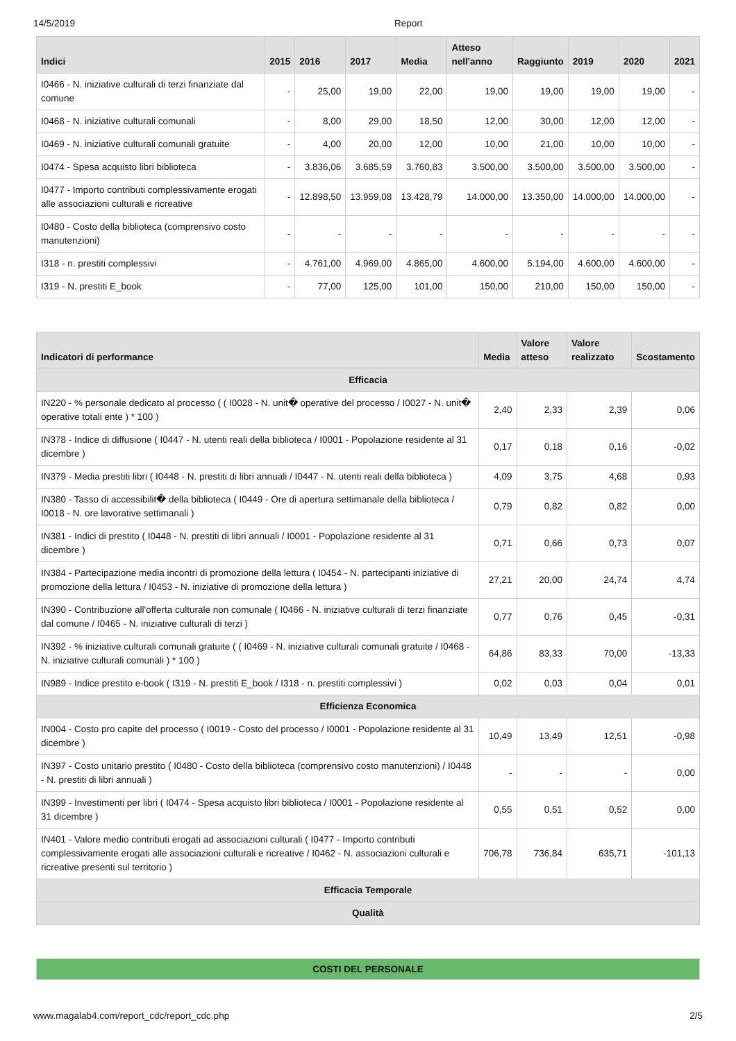14/5/2019 Report
| Indici | 2015 | 2016 | 2017 | Media | Atteso nell'anno | Raggiunto | 2019 | 2020 | 2021 |
| --- | --- | --- | --- | --- | --- | --- | --- | --- | --- |
| I0466 - N. iniziative culturali di terzi finanziate dal comune | - | 25,00 | 19,00 | 22,00 | 19,00 | 19,00 | 19,00 | 19,00 | - |
| I0468 - N. iniziative culturali comunali | - | 8,00 | 29,00 | 18,50 | 12,00 | 30,00 | 12,00 | 12,00 | - |
| I0469 - N. iniziative culturali comunali gratuite | - | 4,00 | 20,00 | 12,00 | 10,00 | 21,00 | 10,00 | 10,00 | - |
| I0474 - Spesa acquisto libri biblioteca | - | 3.836,06 | 3.685,59 | 3.760,83 | 3.500,00 | 3.500,00 | 3.500,00 | 3.500,00 | - |
| I0477 - Importo contributi complessivamente erogati alle associazioni culturali e ricreative | - | 12.898,50 | 13.959,08 | 13.428,79 | 14.000,00 | 13.350,00 | 14.000,00 | 14.000,00 | - |
| I0480 - Costo della biblioteca (comprensivo costo manutenzioni) | - | - | - | - | - | - | - | - | - |
| I318 - n. prestiti complessivi | - | 4.761,00 | 4.969,00 | 4.865,00 | 4.600,00 | 5.194,00 | 4.600,00 | 4.600,00 | - |
| I319 - N. prestiti E_book | - | 77,00 | 125,00 | 101,00 | 150,00 | 210,00 | 150,00 | 150,00 | - |
| Indicatori di performance | Media | Valore atteso | Valore realizzato | Scostamento |
| --- | --- | --- | --- | --- |
| Efficacia | | | | |
| IN220 - % personale dedicato al processo ( ( I0028 - N. unit� operative del processo / I0027 - N. unit� operative totali ente ) * 100 ) | 2,40 | 2,33 | 2,39 | 0,06 |
| IN378 - Indice di diffusione ( I0447 - N. utenti reali della biblioteca / I0001 - Popolazione residente al 31 dicembre ) | 0,17 | 0,18 | 0,16 | -0,02 |
| IN379 - Media prestiti libri ( I0448 - N. prestiti di libri annuali / I0447 - N. utenti reali della biblioteca ) | 4,09 | 3,75 | 4,68 | 0,93 |
| IN380 - Tasso di accessibilit� della biblioteca ( I0449 - Ore di apertura settimanale della biblioteca / I0018 - N. ore lavorative settimanali ) | 0,79 | 0,82 | 0,82 | 0,00 |
| IN381 - Indici di prestito ( I0448 - N. prestiti di libri annuali / I0001 - Popolazione residente al 31 dicembre ) | 0,71 | 0,66 | 0,73 | 0,07 |
| IN384 - Partecipazione media incontri di promozione della lettura ( I0454 - N. partecipanti iniziative di promozione della lettura / I0453 - N. iniziative di promozione della lettura ) | 27,21 | 20,00 | 24,74 | 4,74 |
| IN390 - Contribuzione all'offerta culturale non comunale ( I0466 - N. iniziative culturali di terzi finanziate dal comune / I0465 - N. iniziative culturali di terzi ) | 0,77 | 0,76 | 0,45 | -0,31 |
| IN392 - % iniziative culturali comunali gratuite ( ( I0469 - N. iniziative culturali comunali gratuite / I0468 - N. iniziative culturali comunali ) * 100 ) | 64,86 | 83,33 | 70,00 | -13,33 |
| IN989 - Indice prestito e-book ( I319 - N. prestiti E_book / I318 - n. prestiti complessivi ) | 0,02 | 0,03 | 0,04 | 0,01 |
| Efficienza Economica | | | | |
| IN004 - Costo pro capite del processo ( I0019 - Costo del processo / I0001 - Popolazione residente al 31 dicembre ) | 10,49 | 13,49 | 12,51 | -0,98 |
| IN397 - Costo unitario prestito ( I0480 - Costo della biblioteca (comprensivo costo manutenzioni) / I0448 - N. prestiti di libri annuali ) | - | - | - | 0,00 |
| IN399 - Investimenti per libri ( I0474 - Spesa acquisto libri biblioteca / I0001 - Popolazione residente al 31 dicembre ) | 0,55 | 0,51 | 0,52 | 0,00 |
| IN401 - Valore medio contributi erogati ad associazioni culturali ( I0477 - Importo contributi complessivamente erogati alle associazioni culturali e ricreative / I0462 - N. associazioni culturali e ricreative presenti sul territorio ) | 706,78 | 736,84 | 635,71 | -101,13 |
| Efficacia Temporale | | | | |
| Qualità | | | | |
COSTI DEL PERSONALE
www.magalab4.com/report_cdc/report_cdc.php 2/5